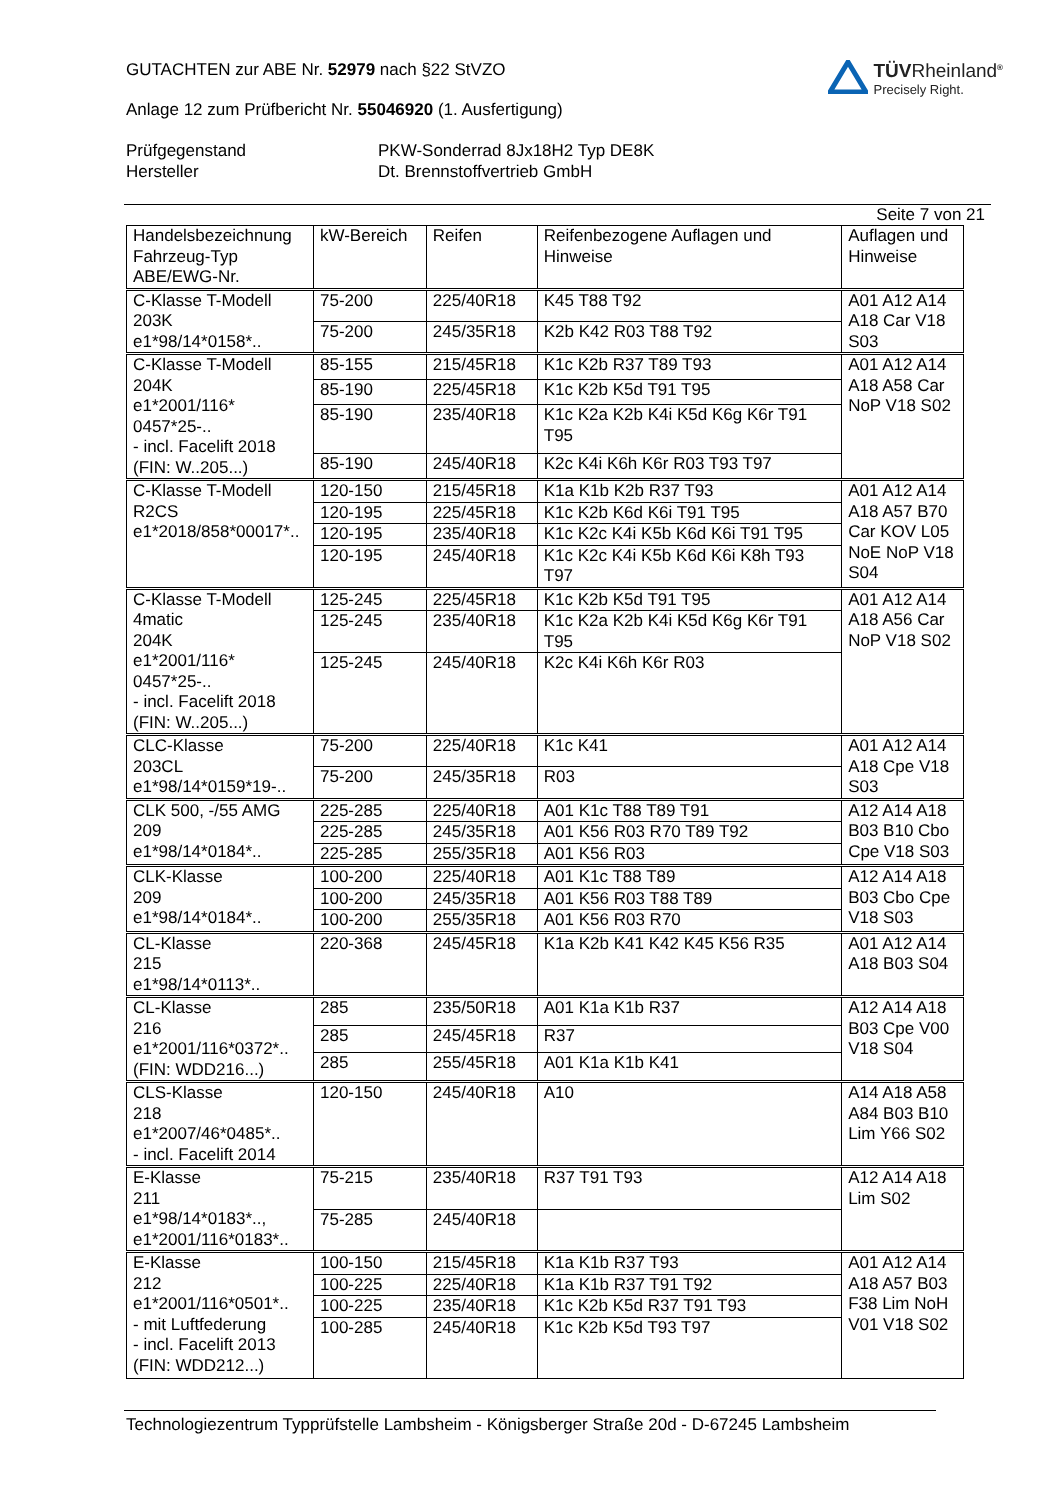GUTACHTEN zur ABE Nr. 52979 nach §22 StVZO
Anlage 12 zum Prüfbericht Nr. 55046920 (1. Ausfertigung)
TÜVRheinland<sup>®</sup>
Precisely Right.
Prüfgegenstand
PKW-Sonderrad 8Jx18H2 Typ DE8K
Hersteller
Dt. Brennstoffvertrieb GmbH
Seite 7 von 21
| Handelsbezeichnung Fahrzeug-Typ ABE/EWG-Nr. | kW-Bereich | Reifen | Reifenbezogene Auflagen und Hinweise | Auflagen und Hinweise |
| --- | --- | --- | --- | --- |
| C-Klasse T-Modell 203K e1*98/14*0158*.. | 75-200 | 225/40R18 | K45 T88 T92 | A01 A12 A14 A18 Car V18 S03 |
| | 75-200 | 245/35R18 | K2b K42 R03 T88 T92 | |
| C-Klasse T-Modell 204K e1*2001/116* 0457*25-.. - incl. Facelift 2018 (FIN: W..205...) | 85-155 | 215/45R18 | K1c K2b R37 T89 T93 | A01 A12 A14 A18 A58 Car NoP V18 S02 |
| | 85-190 | 225/45R18 | K1c K2b K5d T91 T95 | |
| | 85-190 | 235/40R18 | K1c K2a K2b K4i K5d K6g K6r T91 T95 | |
| | 85-190 | 245/40R18 | K2c K4i K6h K6r R03 T93 T97 | |
| C-Klasse T-Modell R2CS e1*2018/858*00017*.. | 120-150 | 215/45R18 | K1a K1b K2b R37 T93 | A01 A12 A14 A18 A57 B70 Car KOV L05 NoE NoP V18 S04 |
| | 120-195 | 225/45R18 | K1c K2b K6d K6i T91 T95 | |
| | 120-195 | 235/40R18 | K1c K2c K4i K5b K6d K6i T91 T95 | |
| | 120-195 | 245/40R18 | K1c K2c K4i K5b K6d K6i K8h T93 T97 | |
| C-Klasse T-Modell 4matic 204K e1*2001/116* 0457*25-.. - incl. Facelift 2018 (FIN: W..205...) | 125-245 | 225/45R18 | K1c K2b K5d T91 T95 | A01 A12 A14 A18 A56 Car NoP V18 S02 |
| | 125-245 | 235/40R18 | K1c K2a K2b K4i K5d K6g K6r T91 T95 | |
| | 125-245 | 245/40R18 | K2c K4i K6h K6r R03 | |
| CLC-Klasse 203CL e1*98/14*0159*19-.. | 75-200 | 225/40R18 | K1c K41 | A01 A12 A14 A18 Cpe V18 S03 |
| | 75-200 | 245/35R18 | R03 | |
| CLK 500, -/55 AMG 209 e1*98/14*0184*.. | 225-285 | 225/40R18 | A01 K1c T88 T89 T91 | A12 A14 A18 B03 B10 Cbo Cpe V18 S03 |
| | 225-285 | 245/35R18 | A01 K56 R03 R70 T89 T92 | |
| | 225-285 | 255/35R18 | A01 K56 R03 | |
| CLK-Klasse 209 e1*98/14*0184*.. | 100-200 | 225/40R18 | A01 K1c T88 T89 | A12 A14 A18 B03 Cbo Cpe V18 S03 |
| | 100-200 | 245/35R18 | A01 K56 R03 T88 T89 | |
| | 100-200 | 255/35R18 | A01 K56 R03 R70 | |
| CL-Klasse 215 e1*98/14*0113*.. | 220-368 | 245/45R18 | K1a K2b K41 K42 K45 K56 R35 | A01 A12 A14 A18 B03 S04 |
| CL-Klasse 216 e1*2001/116*0372*.. (FIN: WDD216...) | 285 | 235/50R18 | A01 K1a K1b R37 | A12 A14 A18 B03 Cpe V00 V18 S04 |
| | 285 | 245/45R18 | R37 | |
| | 285 | 255/45R18 | A01 K1a K1b K41 | |
| CLS-Klasse 218 e1*2007/46*0485*.. - incl. Facelift 2014 | 120-150 | 245/40R18 | A10 | A14 A18 A58 A84 B03 B10 Lim Y66 S02 |
| E-Klasse 211 e1*98/14*0183*.., e1*2001/116*0183*.. | 75-215 | 235/40R18 | R37 T91 T93 | A12 A14 A18 Lim S02 |
| | 75-285 | 245/40R18 | | |
| E-Klasse 212 e1*2001/116*0501*.. - mit Luftfederung - incl. Facelift 2013 (FIN: WDD212...) | 100-150 | 215/45R18 | K1a K1b R37 T93 | A01 A12 A14 A18 A57 B03 F38 Lim NoH V01 V18 S02 |
| | 100-225 | 225/40R18 | K1a K1b R37 T91 T92 | |
| | 100-225 | 235/40R18 | K1c K2b K5d R37 T91 T93 | |
| | 100-285 | 245/40R18 | K1c K2b K5d T93 T97 | |
Technologiezentrum Typprüfstelle Lambsheim - Königsberger Straße 20d - D-67245 Lambsheim